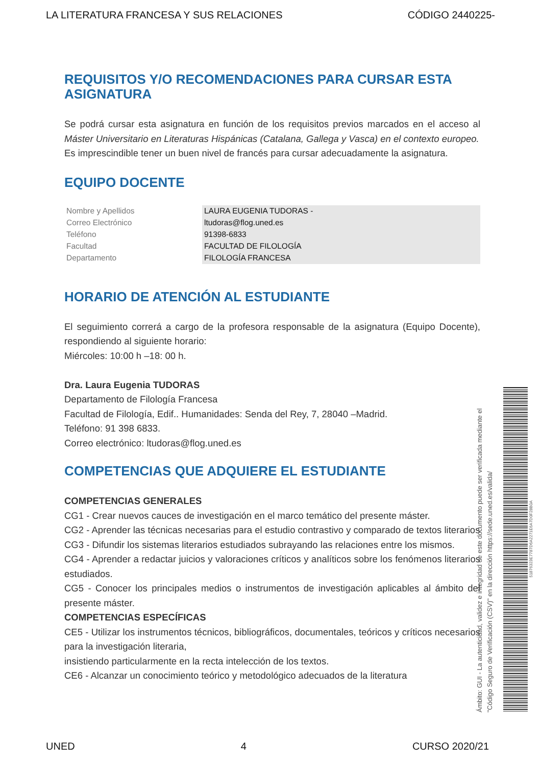LA LITERATURA FRANCESA Y SUS RELACIONES CÓDIGO 2440225-
REQUISITOS Y/O RECOMENDACIONES PARA CURSAR ESTA ASIGNATURA
Se podrá cursar esta asignatura en función de los requisitos previos marcados en el acceso al Máster Universitario en Literaturas Hispánicas (Catalana, Gallega y Vasca) en el contexto europeo.
Es imprescindible tener un buen nivel de francés para cursar adecuadamente la asignatura.
EQUIPO DOCENTE
| Nombre y Apellidos | LAURA EUGENIA TUDORAS - |
| Correo Electrónico | ltudoras@flog.uned.es |
| Teléfono | 91398-6833 |
| Facultad | FACULTAD DE FILOLOGÍA |
| Departamento | FILOLOGÍA FRANCESA |
HORARIO DE ATENCIÓN AL ESTUDIANTE
El seguimiento correrá a cargo de la profesora responsable de la asignatura (Equipo Docente), respondiendo al siguiente horario:
Miércoles: 10:00 h –18: 00 h.
Dra. Laura Eugenia TUDORAS
Departamento de Filología Francesa
Facultad de Filología, Edif.. Humanidades: Senda del Rey, 7, 28040 –Madrid.
Teléfono: 91 398 6833.
Correo electrónico: ltudoras@flog.uned.es
COMPETENCIAS QUE ADQUIERE EL ESTUDIANTE
COMPETENCIAS GENERALES
CG1 - Crear nuevos cauces de investigación en el marco temático del presente máster.
CG2 - Aprender las técnicas necesarias para el estudio contrastivo y comparado de textos literarios
CG3 - Difundir los sistemas literarios estudiados subrayando las relaciones entre los mismos.
CG4 - Aprender a redactar juicios y valoraciones críticos y analíticos sobre los fenómenos literarios estudiados.
CG5 - Conocer los principales medios o instrumentos de investigación aplicables al ámbito del presente máster.
COMPETENCIAS ESPECÍFICAS
CE5 - Utilizar los instrumentos técnicos, bibliográficos, documentales, teóricos y críticos necesarios para la investigación literaria,
insistiendo particularmente en la recta intelección de los textos.
CE6 - Alcanzar un conocimiento teórico y metodológico adecuados de la literatura
Ámbito: GUI - La autenticidad, validez e integridad de este documento puede ser verificada mediante el "Código Seguro de Verificación (CSV)" en la dirección https://sede.uned.es/valida/
51876323E7787D6A2271E6A7D0F28B0A
UNED 4 CURSO 2020/21